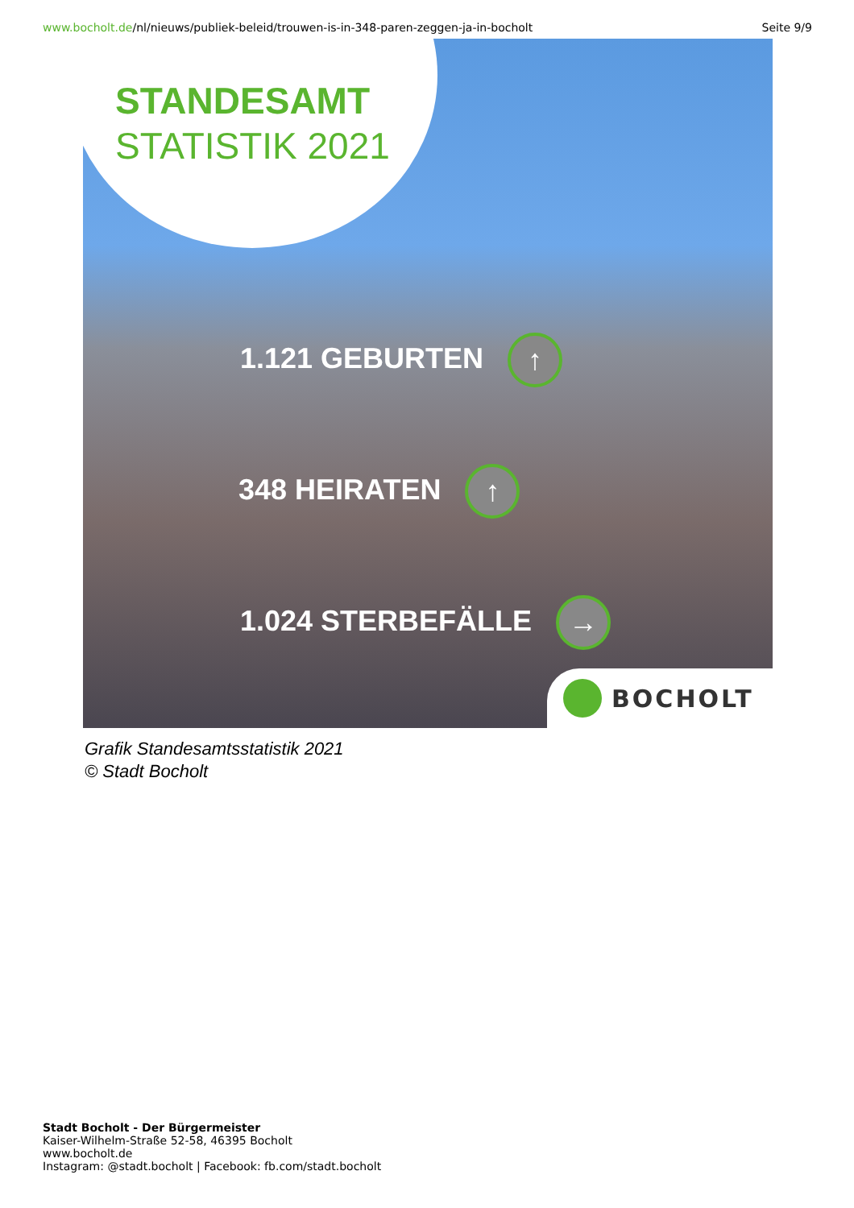www.bocholt.de/nl/nieuws/publiek-beleid/trouwen-is-in-348-paren-zeggen-ja-in-bocholt
Seite 9/9
STANDESAMT
STATISTIK 2021
1.121 GEBURTEN ↑
348 HEIRATEN ↑
1.024 STERBEFÄLLE →
BOCHOLT
Grafik Standesamtsstatistik 2021
© Stadt Bocholt
Stadt Bocholt - Der Bürgermeister
Kaiser-Wilhelm-Straße 52-58, 46395 Bocholt
www.bocholt.de
Instagram: @stadt.bocholt | Facebook: fb.com/stadt.bocholt